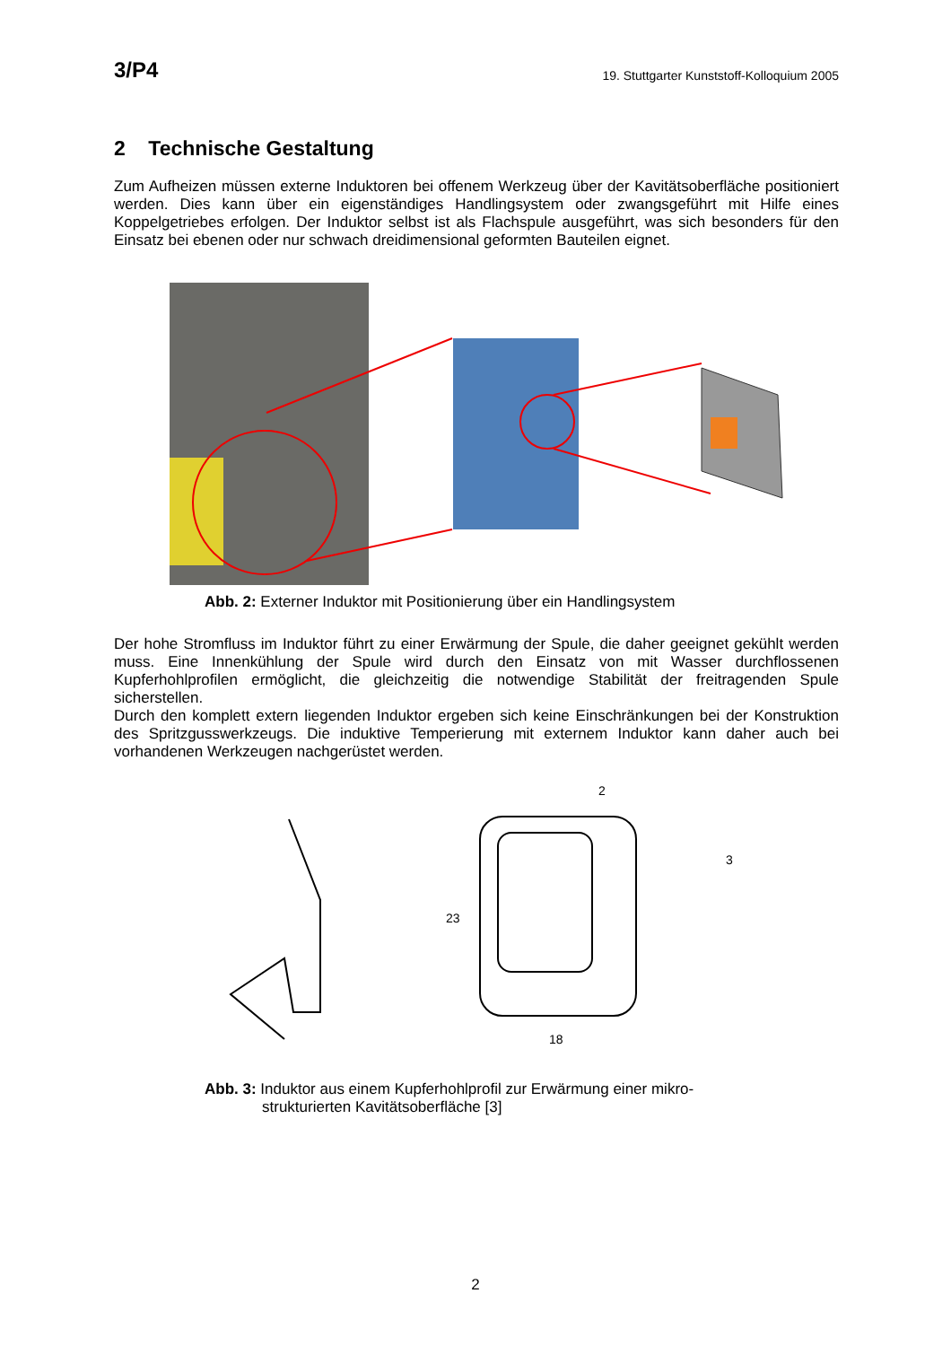3/P4 19. Stuttgarter Kunststoff-Kolloquium 2005
2 Technische Gestaltung
Zum Aufheizen müssen externe Induktoren bei offenem Werkzeug über der Kavitätsoberfläche positioniert werden. Dies kann über ein eigenständiges Handlingsystem oder zwangsgeführt mit Hilfe eines Koppelgetriebes erfolgen. Der Induktor selbst ist als Flachspule ausgeführt, was sich besonders für den Einsatz bei ebenen oder nur schwach dreidimensional geformten Bauteilen eignet.
Abb. 2: Externer Induktor mit Positionierung über ein Handlingsystem
Der hohe Stromfluss im Induktor führt zu einer Erwärmung der Spule, die daher geeignet gekühlt werden muss. Eine Innenkühlung der Spule wird durch den Einsatz von mit Wasser durchflossenen Kupferhohlprofilen ermöglicht, die gleichzeitig die notwendige Stabilität der freitragenden Spule sicherstellen.
Durch den komplett extern liegenden Induktor ergeben sich keine Einschränkungen bei der Konstruktion des Spritzgusswerkzeugs. Die induktive Temperierung mit externem Induktor kann daher auch bei vorhandenen Werkzeugen nachgerüstet werden.
2
3
23
18
Abb. 3: Induktor aus einem Kupferhohlprofil zur Erwärmung einer mikro-
strukturierten Kavitätsoberfläche [3]
2